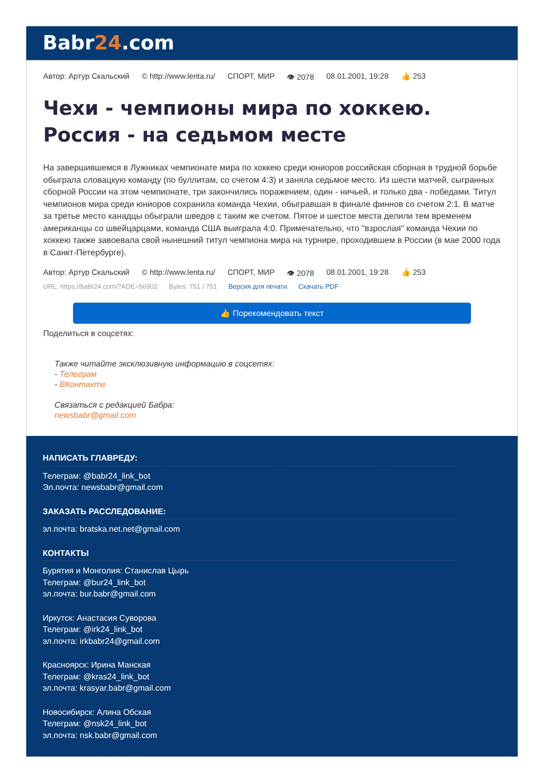Babr24.com
Автор: Артур Скальский © http://www.lenta.ru/ СПОРТ, МИР 👁 2078 08.01.2001, 19:28 👍 253
Чехи - чемпионы мира по хоккею. Россия - на седьмом месте
На завершившемся в Лужниках чемпионате мира по хоккею среди юниоров российская сборная в трудной борьбе обыграла словацкую команду (по буллитам, со счетом 4:3) и заняла седьмое место. Из шести матчей, сыгранных сборной России на этом чемпионате, три закончились поражением, один - ничьей, и только два - победами. Титул чемпионов мира среди юниоров сохранила команда Чехии, обыгравшая в финале финнов со счетом 2:1. В матче за третье место канадцы обыграли шведов с таким же счетом. Пятое и шестое места делили тем временем американцы со швейцарцами, команда США выиграла 4:0. Примечательно, что "взрослая" команда Чехии по хоккею также завоевала свой нынешний титул чемпиона мира на турнире, проходившем в России (в мае 2000 года в Санкт-Петербурге).
Автор: Артур Скальский © http://www.lenta.ru/ СПОРТ, МИР 👁 2078 08.01.2001, 19:28 👍 253
URL: https://babr24.com/?ADE=56902 Bytes: 751 / 751 Версия для печати Скачать PDF
👍 Порекомендовать текст
Поделиться в соцсетях:
Также читайте эксклюзивную информацию в соцсетях:
- Телеграм
- ВКонтакте
Связаться с редакцией Бабра:
newsbabr@gmail.com
НАПИСАТЬ ГЛАВРЕДУ:
Телеграм: @babr24_link_bot
Эл.почта: newsbabr@gmail.com
ЗАКАЗАТЬ РАССЛЕДОВАНИЕ:
эл.почта: bratska.net.net@gmail.com
КОНТАКТЫ
Бурятия и Монголия: Станислав Цырь
Телеграм: @bur24_link_bot
эл.почта: bur.babr@gmail.com
Иркутск: Анастасия Суворова
Телеграм: @irk24_link_bot
эл.почта: irkbabr24@gmail.com
Красноярск: Ирина Манская
Телеграм: @kras24_link_bot
эл.почта: krasyar.babr@gmail.com
Новосибирск: Алина Обская
Телеграм: @nsk24_link_bot
эл.почта: nsk.babr@gmail.com